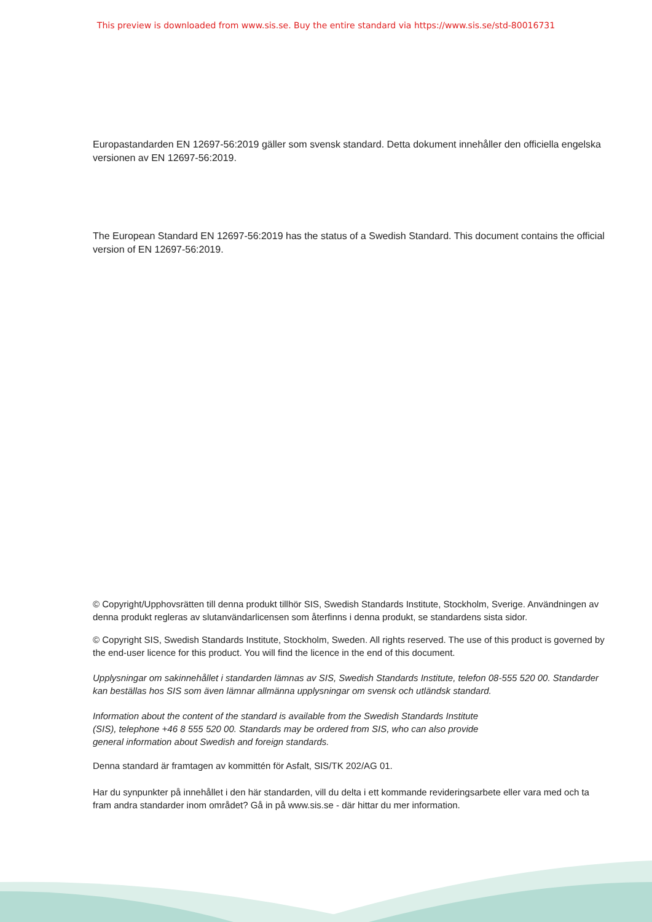This preview is downloaded from www.sis.se. Buy the entire standard via https://www.sis.se/std-80016731
Europastandarden EN 12697-56:2019 gäller som svensk standard. Detta dokument innehåller den officiella engelska versionen av EN 12697-56:2019.
The European Standard EN 12697-56:2019 has the status of a Swedish Standard. This document contains the official version of EN 12697-56:2019.
© Copyright/Upphovsrätten till denna produkt tillhör SIS, Swedish Standards Institute, Stockholm, Sverige. Användningen av denna produkt regleras av slutanvändarlicensen som återfinns i denna produkt, se standardens sista sidor.
© Copyright SIS, Swedish Standards Institute, Stockholm, Sweden. All rights reserved. The use of this product is governed by the end-user licence for this product. You will find the licence in the end of this document.
Upplysningar om sakinnehållet i standarden lämnas av SIS, Swedish Standards Institute, telefon 08-555 520 00. Standarder kan beställas hos SIS som även lämnar allmänna upplysningar om svensk och utländsk standard.
Information about the content of the standard is available from the Swedish Standards Institute (SIS), telephone +46 8 555 520 00. Standards may be ordered from SIS, who can also provide general information about Swedish and foreign standards.
Denna standard är framtagen av kommittén för Asfalt, SIS/TK 202/AG 01.
Har du synpunkter på innehållet i den här standarden, vill du delta i ett kommande revideringsarbete eller vara med och ta fram andra standarder inom området? Gå in på www.sis.se - där hittar du mer information.